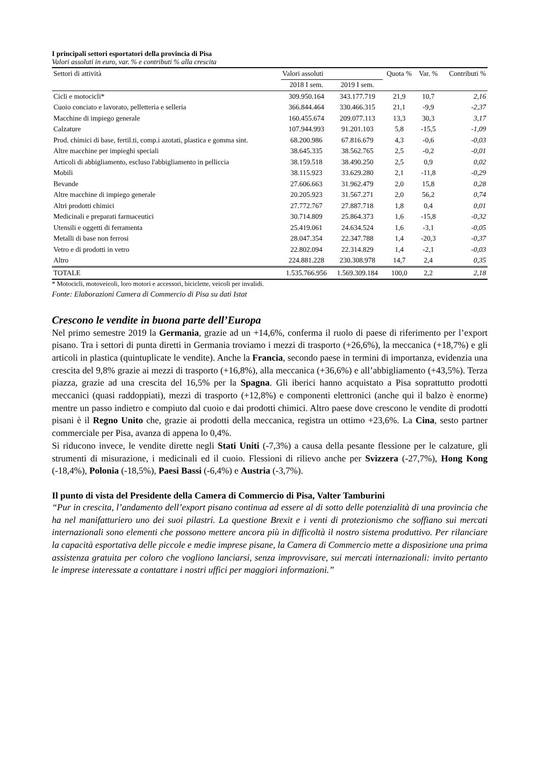I principali settori esportatori della provincia di Pisa
Valori assoluti in euro, var. % e contributi % alla crescita
| Settori di attività | Valori assoluti | | Quota % | Var. % | Contributi % |
| --- | --- | --- | --- | --- | --- |
| | 2018 I sem. | 2019 I sem. | | | |
| Cicli e motocicli* | 309.950.164 | 343.177.719 | 21,9 | 10,7 | 2,16 |
| Cuoio conciato e lavorato, pelletteria e selleria | 366.844.464 | 330.466.315 | 21,1 | -9,9 | -2,37 |
| Macchine di impiego generale | 160.455.674 | 209.077.113 | 13,3 | 30,3 | 3,17 |
| Calzature | 107.944.993 | 91.201.103 | 5,8 | -15,5 | -1,09 |
| Prod. chimici di base, fertil.ti, comp.i azotati, plastica e gomma sint. | 68.200.986 | 67.816.679 | 4,3 | -0,6 | -0,03 |
| Altre macchine per impieghi speciali | 38.645.335 | 38.562.765 | 2,5 | -0,2 | -0,01 |
| Articoli di abbigliamento, escluso l'abbigliamento in pelliccia | 38.159.518 | 38.490.250 | 2,5 | 0,9 | 0,02 |
| Mobili | 38.115.923 | 33.629.280 | 2,1 | -11,8 | -0,29 |
| Bevande | 27.606.663 | 31.962.479 | 2,0 | 15,8 | 0,28 |
| Altre macchine di impiego generale | 20.205.923 | 31.567.271 | 2,0 | 56,2 | 0,74 |
| Altri prodotti chimici | 27.772.767 | 27.887.718 | 1,8 | 0,4 | 0,01 |
| Medicinali e preparati farmaceutici | 30.714.809 | 25.864.373 | 1,6 | -15,8 | -0,32 |
| Utensili e oggetti di ferramenta | 25.419.061 | 24.634.524 | 1,6 | -3,1 | -0,05 |
| Metalli di base non ferrosi | 28.047.354 | 22.347.788 | 1,4 | -20,3 | -0,37 |
| Vetro e di prodotti in vetro | 22.802.094 | 22.314.829 | 1,4 | -2,1 | -0,03 |
| Altro | 224.881.228 | 230.308.978 | 14,7 | 2,4 | 0,35 |
| TOTALE | 1.535.766.956 | 1.569.309.184 | 100,0 | 2,2 | 2,18 |
* Motocicli, motoveicoli, loro motori e accessori, biciclette, veicoli per invalidi.
Fonte: Elaborazioni Camera di Commercio di Pisa su dati Istat
Crescono le vendite in buona parte dell’Europa
Nel primo semestre 2019 la Germania, grazie ad un +14,6%, conferma il ruolo di paese di riferimento per l’export pisano. Tra i settori di punta diretti in Germania troviamo i mezzi di trasporto (+26,6%), la meccanica (+18,7%) e gli articoli in plastica (quintuplicate le vendite). Anche la Francia, secondo paese in termini di importanza, evidenzia una crescita del 9,8% grazie ai mezzi di trasporto (+16,8%), alla meccanica (+36,6%) e all’abbigliamento (+43,5%). Terza piazza, grazie ad una crescita del 16,5% per la Spagna. Gli iberici hanno acquistato a Pisa soprattutto prodotti meccanici (quasi raddoppiati), mezzi di trasporto (+12,8%) e componenti elettronici (anche qui il balzo è enorme) mentre un passo indietro e compiuto dal cuoio e dai prodotti chimici. Altro paese dove crescono le vendite di prodotti pisani è il Regno Unito che, grazie ai prodotti della meccanica, registra un ottimo +23,6%. La Cina, sesto partner commerciale per Pisa, avanza di appena lo 0,4%.
Si riducono invece, le vendite dirette negli Stati Uniti (-7,3%) a causa della pesante flessione per le calzature, gli strumenti di misurazione, i medicinali ed il cuoio. Flessioni di rilievo anche per Svizzera (-27,7%), Hong Kong (-18,4%), Polonia (-18,5%), Paesi Bassi (-6,4%) e Austria (-3,7%).
Il punto di vista del Presidente della Camera di Commercio di Pisa, Valter Tamburini
“Pur in crescita, l’andamento dell’export pisano continua ad essere al di sotto delle potenzialità di una provincia che ha nel manifatturiero uno dei suoi pilastri. La questione Brexit e i venti di protezionismo che soffiano sui mercati internazionali sono elementi che possono mettere ancora più in difficoltà il nostro sistema produttivo. Per rilanciare la capacità esportativa delle piccole e medie imprese pisane, la Camera di Commercio mette a disposizione una prima assistenza gratuita per coloro che vogliono lanciarsi, senza improvvisare, sui mercati internazionali: invito pertanto le imprese interessate a contattare i nostri uffici per maggiori informazioni.”